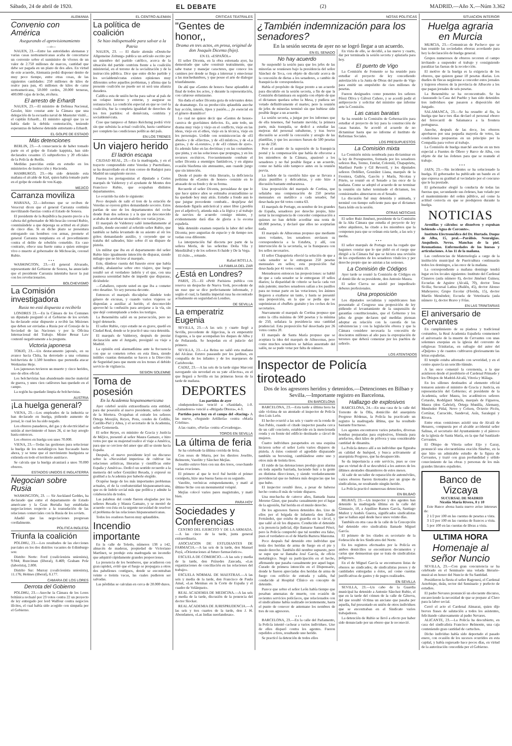Sábado, 24 de abril de 1920. EL DEBATE (2) MADRID.—Año X.—Núm 3.362
ALEMANIA
Convenio con América
Asegurando el aprovisionamiento
—o—
NAUEN, 23.—Entre las autoridades alemanas y varias casas norteamericanas acaba de concertarse un convenio sobre el suministro de víveres de un valor de 2.750 millones de marcos, cantidad que debe ser pagada en un plazo de dos años. En virtud de este acuerdo, Alemania podrá disponer dentro de muy poco tiempo, entre otras cosas, de las siguientes cantidades: 250 millones de kilos de realce para pan, 45 millones de kilos de carne norteamericana, 50.000 cerdos, 20.000 terneras, 400.000 cajas de leche, etcétera.
El arresto de Erhardt
NAUEN, 23.—El ministro de Defensa Nacional, Gessler, hizo constar ante la Cámara que una delegación de la escuadra naval de Muenster visitó... el capitán Erhardt... El ministro agregó que ya se había dado la debida contestación, teniendo esperanzas de haberse detenido entretanto a Erhardt.
EL GOLPE DE ESTADO
Más detenciones
BERLIN, 23.—A consecuencia de haber tomado parte en el golpe de Estado kappista, han sido declarados cesantes 15 subprefectos y 20 oficiales de la Policía de Berlín.
Medidas parecidas están en estudio en los ministerios de Instrucción y Hacienda.
HAMBURGO, 23.—Ha sido detenido esta mañana el alcalde de Kiel, quien había tomado parte en el golpe de estado de von Kapp.
MEJICO
Carranza moviliza
HABANA, 22.—Informes que se reciben de Veracruz dicen que el general Carranza continúa movilizando fuerzas contra el Estado de Sonora.
El presidente de la República ha puesto precio a la cabeza del gobernador de Michoacán coronel Rubio, conminándole a que deponga su actitud en el plazo de cinco días. Si en dicho plazo se presentara entregando sus hombres con armas, promete el general Carranza templanza en el procedimiento contra el delito de rebelión cometido. En caso contrario, ofrece una fuerte suma a quien entregue vivo o muerto al gobernador de Michoacán, coronel Rubio.
• • •
WASHINGTON, 23.—El general Alvarado, representante del Gobierno de Sonora, ha anunciado que el presidente Carranza intentaba hacer la paz con los revolucionarios.
BOLCHEVISMO
La Comisión investigadora
Rusia no está dispuesta a recibirla
LONDRES 23.—En la Cámara de los Comunes un diputado preguntó si el Gobierno de los soviets ha declarado estar dispuesto a recibir las Misiones que deben ser enviadas a Rusia por el Consejo de la Sociedad de las Naciones y por la Oficina Internacional del Trabajo. Mister Bonar Law contestó negativamente a la pregunta.
Victoria japonesa
TOKIO, 23.—Un destacamento japonés, en su avance hacia Chita, ha derrotado a una columna bolchevista de 1.500 hombres que pretendía atacar Werkneine Hoje.
Los japoneses tuvieron un muerto y cinco heridos, uno de ellos oficial.
Los bolchevistas han abandonado mucho material de guerra, y unos cien cadáveres han quedado en el campo.
La región ha quedado limpia de bolchevistas.
AUSTRIA
¡La huelga general?
VIENA, 23.—Los empleados de la industria se han declarado en huelga, pidiendo aumento de jornal, lo cual les ha sido negado.
Los obreros panaderos, del gas y de electricidad se unirán al movimiento el lunes 26, si no hay arreglo hasta entonces.
Los obreros en huelga son unos 70.000.
VIENA, 23.—Todas las gestiones para solucionar la huelga de los metalúrgicos han fracasado hasta ahora, y se teme que el movimiento huelguista se extienda en todo el territorio austriaco.
Se calcula que la huelga alcanzará a unos 70.000 obreros.
ESTADOS UNIDOS E INGLATERRA
Negocian sobre Rusia
WASHINGTON, 23. — Sir Auckland Geddes, ha declarado que entre el departamento de Estado americano y la Gran Bretaña hay entabladas negociaciones respecto a la reanudación de las relaciones comerciales con la Rusia de los soviets.
Añadió que las negociaciones progresan cordialmente.
POLITICA INGLESA
Triunfa la coalición
POLDHU, 23.—Los resultados de las elecciones parciales en los dos distritos vacantes de Edimburgo son:
Distrito Norte: Ford (coalicionista unionista), 9.944; Runciman (liberal), 8.469; Graham Pole (laborista), 2.808.
Distrito Sur: Murray (coalicionista unionista), 11.176; Holmes (liberal), 8.177.
CAMARA DE LOS LORES
Derrota del Gobierno
POLDHU, 23.—Anoche la Cámara de los Lores británica rechazó por 23 votos contra 22 un proyecto de ley entregado por lord Walfour contra negocios ilícitos, el cual había sido acogido con simpatía por el Gobierno.
EL CENTRO ALEMAN
La política de coalición
Se hizo indispensable para salvar a la Patria
NAUEN, 23. — El diario alemán «Deutsche Allgemeine Zeitung» publica un artículo escrito por un miembro del partido católico, acerca de la situación del partido centrista frente a la coalición ministerial, en el terreno de la socialización y de la instrucción pública. Dice que entre dicho partido y los socialdemócratas existen opiniones muy diferentes sobre aquellos problemas, y afirma que la presente coalición no puede ser ni será una alianza duradera.
Califica esta de unión hecha para salvar al país de un colapso interno y externo, y asegurar su restauración. La condición especial en que se creó la coalición, fue la completa igualdad de derechos de los tres partidos: el demócrata, centrista y socialdemócrata.
Cree que tampoco el futuro Reichstag podrá vivir sin que subsista la actual coalición, hasta cambiarse por completo las condiciones políticas del país.
EN LOS TRENES
Un viajero herido
El ladrón escapa
CIUDAD REAL, 23.—En la madrugada, y en el trayecto comprendido entre Veredas y Puertollano, se ha desarrollado en el tren correo de Badajoz para Madrid un sangriento suceso.
Fueron los protagonistas el diputado a Cortes marqués de Valderrey y el ayudante de Montes don Francisco Rubio, que ocupaban distintos departamentos.
Lo ocurrido ha sido lo siguiente:
Poco después de salir el tren de la estación de Veredas se oyeron gritos demandando socorro. Estos partían de uno de los departamentos del coche donde iban dos señoras y a la que un desconocido acababa de arrebatar un maletín con varias joyas.
El marqués de Valderrey salió inmediatamente al pasillo, donde encontró al referido señor Rubio, que también se había levantado de su asiento al oír los gritos demandando auxilio, y creyendo que se trataba del salteador, hizo sobre él un disparo de pistola.
Un militar que iba en el departamento del señor Rubio hizo igualmente intención de disparar, siendo milagro que no hiciese al marqués.
Este, dándose cuenta del funesto error que había sufrido, abalanzóse sobre otro viajero, que luego resultó ser el verdadero ladrón y el que, con una pasmosa serenidad hubo de impedir que disparase, diciéndole:
—Caballero, reporte usted en que iba a cometer otro desatino. Yo soy persona decente.
Entonces el marqués disculpóse dándole todo género de excusas, y cuando varios viajeros se disponían a auxiliar al herido, el desconocido aprovechó la confusión para arrojarse a la vía, sin que dejé contemplando a todos los testigos.
La Benemérita salió en su persecución, pero no logró detenerle.
El señor Rubio, cuyo estado no es grave, quedó en Ciudad Real, donde se le practicó una cura detenida.
El marqués de Valderrey, después de prestar declaración ante el Juzgado, prosiguió su viaje a Madrid.
La opinión está alarmadísima ante la frecuencia con que se cometen robos en esta línea, siendo inútiles cuantas demandas se hacen a la Dirección de Seguridad para que mente en los trenes el debido servicio de vigilancia.
SESION SOLEMNE
Toma de posesión
En la Academia hispanoamericana
Ayer celebró sesión extraordinaria esta entidad, para dar posesión al nuevo presidente, señor conde de la Mortera. Ocupaban el estrado los señores Ortega Morejón, Reyes, Pons, condes de Cedillo, Castillo-Piel y Altea, y el secretario de la Academia, señor Gomoneda.
El señor Reyes, ex ministro de Gracia y Justicia de Méjico, presentó al señor Maura Gamazo, e hizo votos por que su majestad realice el viaje a América, para que se cerciore del amor que allí se siente hacia España.
Después, el nuevo presidente leyó un discurso sobre la «Necesidad imperiosa de cultivar las relaciones artísticas, literarias y científicas entre España y América». Dedicó un sentido recuerdo a la memoria del señor González Besada, y expresó su gratitud a la Academia por haberle elegido.
Ocupóse luego de los más importantes problemas actuales, el de la confraternidad hispanoamericana, que es de índole social más que política y admite la colaboración de todos.
Las palabras del conde fueron elogiadas por los señores Besada y Maura Gamazo, y se mostró de acuerdo con ésta en la urgente necesidad de resolver el problema de las relaciones hispanoamericanas.
Todos los oradores fueron muy aplaudidos.
Incendio importante
En la calle de Toledo, números 138 a 142, almacén de maderas, propiedad de Victoriano Martínez, se produjo esta madrugada un incendio que adquirió rápidamente grandes proporciones.
La presencia de los bomberos, que acudieron con gran rapidez, evitó que el fuego se propagara a otros dos pabellones contiguos, donde se encontraban veinte o treinta vacas, las cuales pudieron ser salvadas.
Las pérdidas se calculan en cerca de 20.000 duros.
CRITICAS TEATRALES
"Gentes de honor,,
Drama en tres actos, en prosa, original de don Joaquín Dicenta (hijo).
EN EL «ESPAÑOL»
El señor Dicenta, en la obra estrenada ayer, ha demostrado que sabe construir teatralmente, que sabe trazar y manejar caracteres, que conoce los caminos por donde se llega a interesar y emocionar a las muchedumbres, y que posee el arte de dialogar triunfalmente.
De ahí que «Gentes de honor» fuese aplaudido al final de todos los actos, y durante la representación, con caluroso entusiasmo.
Sin duda el señor Dicenta goza de relevantes dotes de dramaturgo. En su producción aplaudida anoche hay acción, interés, tipos y pasión...; ¡lo esencial en el género dramático!
Lo cual no quiere decir que «Gentes de honor» carezca de gravísimos defectos. Es, ante todo, un drama muy viejo y viejo en el conflicto, viejo en las ideas, viejo en el ethos, viejo en la técnica, viejo en los personajes. Urdido con reminiscencias de «El abuelo» y de «Electra», y de «El místico», y de «La garra», y de «Lorenzo», y de «El crimen de ayer». Es además falso en las doctrinas y en las costumbres que pinta, y en las soluciones que propugna, y en los recursos escénicos. Frecuentemente combate el señor Dicenta a enemigos fantásticos, y en alguna ocasión blasfema sin atenuantes, aun cuando juzgo que sin intención.
Desde el punto de vista literario, la deficiencia potísima de «Gentes de honor» consiste en lo atrasado de su fondo y de su forma.
Recuerde el señor Dicenta, persuádase de que lo que hace quince años se estimaba avanzadísimo se ha quedado hoy muy atrás. Estudie a fondo aun lo que juzgue procedente combatir... despójese del demodado figurín anticlerical y amor libre (¡perdón por el adjetivo!), atiendа más a la lógica y al trabajo de nervios de acuerdo consigo mismo, y evidentemente dará días de gloria a la escena española.
Más detenido examen requería la labor del señor Dicenta; pero angustias de espacio y de tiempo nos vedan cosa diferente.
La interpretación fué discreta por parte de la señora Morla, de las señoritas Doña Vila y Mendizábal y de los señores Echaide y De la Vega.
El éxito..., rotundo.
Rafael ROTLLA.
LA FAMILIA DEL ZAR
¿Está en Londres?
PARIS, 23.—El «Petit Parisien» publica con reserva un despacho de Nueva York, procedente de un ruso que se dice perfectamente informado, y según el cual, la familia imperial rusa ha encontrado actualmente en seguridad en Londres.
DE SEVILLA
La emperatriz Eugenia
SEVILLA, 23.—A las seis y cuarto llegó a Sevilla, procedente de Algeciras, la ex emperatriz Eugenia, a la que acompañan los duques de Alba y de Peñaranda. Se hospedan en el palacio del primero.
SEVILLA, 23.—La Reina no salió esta mañana del Alcázar. Estuvo paseando por los jardines, en compañía de los infantes y de los marqueses de Carisbrooke.
CADIZ, 23.—A las seis de la tarde sigue Marconi navegando sin novedad en su yate «Electra», en el que llegará a Sevilla en las primeras horas de la tarde de mañana.
DEPORTES
Los partidos de ayer
«Independencia» venció a «Sanidad», 1-0. «Zamadores» venció a «Brigada Obrera», 4-3.
Partidos para hoy en el campo del «Racing» A las nueve, «Segundo Artillería» contra «María Cristina».
A las cuatro, «Pavía» contra «Covadonga».
TOROS EN SEVILLA
La última de feria
Se ha celebrado la última corrida de feria.
Con reses de Murra, por los diestros Joselito, Belmonte, Varelito y Sánchez Mejías.
Joselito estuvo bien con sus dos toros, cosechando varias ovaciones.
El primero al que le tocó fué herido el primer cornúpeta, hizo una buena faena en su segundo.
Varelito, verónicas estupendamente, y mató al último bicho con un monumental volapié.
Mejías colocó varios pares magistrales, y mató bien.
PARA HOY
Sociedades y Conferencias
CENTRO DEL EJERCITO Y DE LA ARMADA.—A las cinco de la tarde, junta general extraordinaria.
ASOCIACION DE ESTUDIANTES DE FARMACIA.—A las seis de la tarde, don Manuel Payá, «Orientaciones al futuro farmacéutico».
ESCUELA DE COMERCIO.—A las seis y media de la tarde, don Práxedes Zancada, «Las organizaciones de conciliación en las relaciones del trabajo».
ESCUELA NORMAL DE MAESTRAS.—A las seis y media de la tarde, don Francisco de Paula Amat, «Las Meninas en la Corte de España y el cuadro de Velázquez».
REAL ACADEMIA DE MEDICINA.—A las seis y media de la tarde, discusión de la ponencia del doctor Slocker.
REAL ACADEMIA DE JURISPRUDENCIA.—A las seis y tres cuartos de la tarde, don J. H. Abendamon, «Las Indias neerlandesas».
NOTAS POLITICAS
¿También indemnización para los senadores?
En la sesión secreta de ayer no se logró llegar a un acuerdo.
EN EL SENADO
No hay acuerdo
Se suspendió la sesión para que los jefes de las minorías se reuniesen bajo la presidencia del señor Sánchez de Toca, con objeto de discutir acerca de la concesión de dietas a los senadores, a cambio de franquicia de correspondencia.
Había el propósito de llegar pronto a un acuerdo para discutirlo en la sesión secreta, a fin de que la Comisión dictaminara en seguida con objeto de que el dictamen quedara sobre la Mesa, y pudiera ser votado definitivamente el martes; pero la reunión de jefes de minorías terminó sin que hubiese sido posible llegar a un acuerdo.
La sesión secreta, a juzgar por los informes que de ella tenemos, fué bastante movida; la primera parte, más tranquila, se dedicó a estudiar las mejoras del personal subalterno, y tras breve discusión se acordó la concesión y arreglo de las plantillas, y que los ascensos fuesen de 500 pesetas y no de 250.
Pero el asunto de la supresión de la franquicia postal y la compensación que había de ofrecerse a los miembros de la Cámara, apasionó a los senadores y no fué posible llegar a un acuerdo, como no había sido tampoco antes en la reunión previa.
La índole de la cuestión hizo que se llevara a plaza puntillos y delicadezas, y esto hizo a discusión bastante embarazosa.
Una proposición del marqués de Cortina, que señalaba una compensación de 250 pesetas mensuales en metálico a cada senador, fué desechada por 64 votos contra 63.
El marqués de Portago, en nombre de los grandes de España, senadores por derecho propio, hizo notar la incongruencia de conceder compensación a quienes no han debido acreditar una renta de 60.000 pesetas, y declaró que ellos no aceptarían nada.
El marqués de Alhucemas propuso que mediante unos volantes, los senadores enviasen su correspondencia a la Estafeta, y allí, con intervención de la secretaría, se la franqueara con los sellos necesarios.
El señor Chapaprieta ofreció la solución de que a cada senador se le entregaran 250 pesetas mensuales en sellos; esta proposición fué desechada por 41 votos contra 18.
Menudearon entonces las proposiciones: se habló de que a cada senador se le entregaran 10 sellos diarios; la disparidad de criterio se hacía cada vez más patente; muchos senadores salían a los pasillos para no tomar parte en las votaciones; los ánimos llegaron a exaltarse un tanto, y hasta se presentó una proposición, en la que se pedía que se suprimieran el «buffet» gratuito y los coches de los secretarios.
Nuevamente el marqués de Cortina propuso que entre la cifra máxima de 500 pesetas y la mínima de 250, señalara la presidencia una cantidad prudencial. Esta proposición fué desechada por 26 votos contra 20.
El marqués de Santa María propuso que se aceptara la idea del marqués de Alhucemas, pero como muchos senadores se habían ausentado del salón, no se pudo votar por falta de número.
En vista de ello, se decidió, a las nueve y cuarto, dar por terminada la sesión secreta y aplazarla para hoy.
El puerto de Vigo
La Comisión de Fomento se ha reunido para estudiar el proyecto de ley concediendo autorización a la Junta de Obras del puerto de Vigo para emitir un empréstito de cien millones de pesetas.
Fueron designados como ponentes los señores Pérez Oliva y Gálvez Cañero, y se acordó pedir el antiproyecto y solicitar del ministro que informe ante la Comisión.
Las casas baratas
Se ha reunido la Comisión de Gobernación para estudiar el proyecto de ley para la construcción de casas baratas. Se acordó el acuerdo de no dictaminar hasta que no informe el Instituto de Reformas Sociales.
LOS PRESUPUESTOS
La Comisión mixta
La Comisión mixta nombrada para dictaminar en la ley de Presupuestos, formada por los senadores señores Bas, Tormo, Estelat, Colorniú, Chapaprieta, Martínez Pardo y Gil Beverril, y los diputados señores Ordóñez, González Llana, marqués de la Frontera, Gullón, Gascón y Marín, Nicolau y Prieto, se reunió en el Senado a las once de la mañana. Como se adoptó el acuerdo de no terminar la reunión sin haber terminado el dictamen, los comisionados almorzaron en el Senado.
La discusión fué muy detenida y animada, y terminó con tiempo suficiente para que el dictamen fuera leído en la sesión.
OTRAS NOTICIAS
El señor Ruiz Jiménez, presidente de la Comisión de la Alta Cámara que estudia el proyecto de ley sobre alquileres, ha citado a los miembros que la componen para que se reúnan esta tarde, a las seis y media.
• • •
El señor marqués de Portago nos ha rogado que hagamos constar que lo que pidió en el ruego que dirigió a la Cámara fué que se hiciera una revisión de los expedientes de los senadores vitalicios y por derecho propio que no asistan a las sesiones.
La Comisión de Códigos
Ayer tarde se reunió la Comisión de Códigos en el domicilio de su presidente, don Antonio Maura.
El señor Cierva no asistió por impedírselo deberes profesionales.
Una proposición
Los diputados socialistas y republicanos han presentado al Congreso una proposición de ley pidiendo el levantamiento de la suspensión de garantías constitucionales, que el Gobierno y los jefes de grupo declaren qué medidas piensan adoptar en relación con la carestía de las subsistencias y con la legislación obrera y que la Cámara considere necesaria la concesión de doscientos millones al año para la expropiación de terrenos que deberá comenzar por los pueblos de señorío.
LOS ATENTADOS
Inspector de Policía tiroteado
Dos de los agresores heridos y detenidos.—Detenciones en Bilbao y Sevilla.—Importante registro en Barcelona.
EN BARCELONA
BARCELONA, 23.—Esta tarde a última hora ha sido víctima de un atentado el inspector de Policía don Luis León.
El hecho ocurrió a las seis y cuarto en la ronda de San Pablo, cuando el citado inspector pasaba cerca de un café concierto, establecido en la mencionada ronda y en frente del edificio destinado a cárcel de mujeres.
Cuatro individuos parapetados en una esquina hicieron sobre el señor León varios disparos de pistola. A éstos contestó el agredido disparando también su browning, cambiándose entre uno y otros más de treinta tiros.
El ruido de las detonaciones produjo gran alarma en toda aquella barriada, haciendo huir a la gente en distintas direcciones, y siendo verdaderamente providencial que no hubiera más desgracias que las que hubo.
El inspector resultó ileso, a pesar de haberse hecho contra él más de veinte disparos.
Una muchacha de catorce años, llamada Juana Moreno Giner, que pasaba casualmente por el lugar de la agresión, fué herida en el muslo derecho.
De los agresores fueron detenidos dos. Uno de ellos por el brigada de Infantería don Eladio Fernández, que estaba de guardia en la cárcel, y que salió al oír los disparos. Conducido el detenido a la presencia judicial, dijo llamarse Samuel Pérez; pero la Policía comprobó que tal nombre era falso, pues el verdadero es el de Martín Barrera Maresma.
Poco después fué detenido otro individuo que tenía dos heridas de arma de fuego en el pie y muslo derecho. También dió nombre supuesto, pero se supo que se llamaba José García, de oficio metalúrgico. Negó su participación en el hecho, afirmando que pasaba casualmente por aquel lugar. Curado de primera intención en el Dispensario, donde le fueron apreciadas dos heridas de arma de fuego con orificio de entrada y salida, fué conducido al Hospital Clínico en concepto de detenido.
Parece que sobre el señor León había tiempo que pesaban amenazas de muerte, con ocasión de recientes servicios policíacos, que relacionados con el sindicalismo había realizado recientemente, hasta el punto de conocer de antemano los nombres de tres de sus agresores.
• • •
BARCELONA, 23.—En la calle del Parlamento, la Policía intentó cachear a varios individuos. Uno de ellos disparó contra los agentes. Fueron repelidos a tiros, resultando uno herido.
Se practicó la detención de todos ellos
Hallazgo de explosivos
BARCELONA, 24.—En una casa de la calle del Torrente de la Olla, domicilio del anarquista Progreso Ródenas, la Policía ha practicado un registro la madrugada última, que ha resultado bastante fructuoso.
Los agentes encontraron varios petardos, diversas bombas preparadas para explosivos, fórmula para artefactos, diez kilos de pólvora y una considerable cantidad de dinamita.
La Policía detuvo allí a un individuo que figuraba en calidad de huésped, y busca activamente al anarquista Progreso, que ha desaparecido.
Se da importancia a este servicio, pues se cree que en virtud de él se descubrirá a los autores de los últimos atentados dinamiteros de estos meses.
Al salir de un taller de reparación de automóviles, varios obreros fueron tiroteados por un grupo de sindicalistas, no resultando ningún herido.
La Policía practicó numerosas detenciones.
EN BILBAO
BILBAO, 23.—Un inspector y dos agentes han detenido la madrugada última en la calle del Gimnasio, 10, a Aquilino Ramos García, Santiago Muñoz y Andrés Guerra, significados sindicalistas que se hallan aquí desde hace unos veinte días.
También en otra casa de la calle de la Concepción fué detenido otro sindicalista llamado Miguel García.
El primero de los citados es secretario de la Federación de los Sindicatos del Norte.
En los registros efectuados por la Policía en ambos domicilios se encontraron documentos y cartas que demuestran que se trata de sindicalistas peligrosos.
En el de Miguel García se encontraron listas de obreros no sindicados; de sindicalistas presos y de cantidades entregadas a éstos, así como cuentas justificativas de gastos y de pagos realizados.
EN SEVILLA
SEVILLA, 23.—Un cabo de la Guardia municipal ha detenido a Antonio Sánchez Rubio, el que en la tarde del crimen de la calle de Génova, del que resultó víctima un anciano que pasaba por aquella, fué presentado en unión de otros individuos que se encontraban en el Sindicato varios trabajadores.
La detención de Rubio se llevó a efecto por haber sido denunciado por un obrero que le reconoció.
SITUACION INTERIOR
Huelga agraria en Murcia
MURCIA, 23.—Comunican de Pacheco que se han reunido las sociedades obreras acordando para hoy la declaración de huelga general.
Grupos numerosos de obreros recorren el campo invitando a suspender el trabajo y consiguiendo paralizar las faenas de la recolección.
El motivo de la huelga es la exigencia de los obreros, que quieren ganar 10 pesetas diarias. Los dueños de fincas negáronse a conceder estos jornales y trajeron obreros de la provincia de Albacete a los que pagan jornales de seis pesetas.
La Benemérita se ha reconcentrado. Se ha clausurado la Casa del Pueblo y han sido detenidos tres individuos que pasaron a disposición del Juzgado.
SALAMANCA, 23.—Se ha resuelto al fin, la huelga que hace tres días declaró el personal obrero del ferrocarril de Salamanca a la frontera portuguesa.
Anoche, después de las doce, los obreros aprobaron por una pequeña mayoría de votos, las condiciones propuestas en un principio por la Compañía para volver al trabajo.
La Comisión de huelga marchó anoche en un tren especial a Fuentes de Oñoro y Barco de Alba, con objeto de dar las órdenes para que se reanude el trabajo.
• • •
JAEN, 23.—Sin incidentes se ha solucionado la huelga. El gobernador ha publicado un bando en el que expresa su gratitud al vecindario por el concurso que le ha prestado.
El gobernador elogió la conducta de todas las fuerzas que, secundando sus órdenes, han velado por el mantenimiento del orden público, así como la actitud correcta en que se produjeron durante la huelga.
NOTICIAS
Arenillas y cálculos: se disuelven y expulsan bebiendo «Agua de Corconte».
Instituto Electromédico del Dr. Hurtado. Duque de Alba, 15, pral.—Parálisis. Neuralgias. Anquilosis. Nevus. Manchas de la piel. Reumatismo. Enfermedades de los huesos y articulaciones. A las 11 de la mañana.
Las conferencias de Maternología a cargo de la institución municipal de Puericultura continuarán todos los domingos, a las once de la mañana.
La correspondiente a mañana domingo tendrá lugar en los locales siguientes: Instituto del Cardenal Cisneros (aula número 8), doctor Jiménez Guinea; Escuelas de Aguirre (Alcalá, 70), doctor Tena Sicilia; Sucursal Latina (Bailén, 45), doctor Alonso Muñoyerro; Grupo Escolar (Florida, 15), doctor Martín Menéndez; Escuela de Veterinaria (aula número 1), doctor Bravo y Frías.
EN LAS TRINITARIAS
El aniversario de Cervantes
En cumplimiento de su piadosa y tradicional costumbre, la Real Academia Española conmemoró el aniversario de la muerte de Cervantes con unas solemnes exequias en la iglesia del convento de religiosas Trinitarias, en sufragio del autor del «Quijote» y de cuantos cultivaron gloriosamente las letras españolas.
El templo estaba adornado con severidad, y en el centro aparecía un sencillo túmulo.
A las once comenzó la ceremonia, a la que asistieron desde el presbiterio el Cardenal Primado y los Obispos de Madrid-Alcalá, Vitoria y Málaga.
En los sillones destinados al elemento oficial tomaron asiento el ministro de Gracia y Justicia, en representación del Gobierno; el presidente de la Academia, señor Maura, los académicos señores Cotarelo, Rodríguez Marín, marqués de Figueroa, Maura (don Gabriel), Ortega Munilla, Alemany, Menéndez Pidal, Novo y Colson, Octavio Picón, Cortázar, Carracido, Sandoval, Asín, Saralegui y Rivera.
Entre otras comisiones asistió una de Alcalá de Henares, compuesta por el alcalde accidental señor Salinas, el secretario del Ayuntamiento y el párroco de la iglesia de Santa María, en la que fué bautizado Cervantes.
El Obispo de Vitoria señor Eijo y Garay, pronunció una elocuentísima oración fúnebre, en la que hizo un admirable estudio de la figura de Cervantes, y trazó con gran profundidad y sólido conocimiento de las obras y personas de los más grandes literatos españoles.
Banco de Vizcaya
SUCURSAL DE MADRID
Nicolás María Rivero, 8 y 10
Este Banco abona hasta nuevo aviso intereses de:
2 1/2 por 100 en las cuentas de pesetas a vista.
3 1/2 por 100 en las cuentas de francos a vista.
5 por 100 en las cuentas de libras a vista.
ULTIMA HORA
Homenaje al señor Nuncio
SEVILLA, 23.—Con gran concurrencia se ha celebrado en el Seminario una velada literario-musical en honor del Nuncio de Su Santidad.
Presidieron la fiesta el señor Ragonesi, el Cardenal Arzobispo, deán, rector del Seminario y prefecto de estudios.
El padre Nevares pronunció un elocuente discurso, encareciendo la necesidad de que se prepare al Clero para la labor social.
Cerró el acto el Cardenal Almaraz, quien dijo breves frases de salutación a todos los asistentes, felicitando calurosamente al padre Nevares.
ALICANTE, 23.—La Policía ha descubierto, en casa del sindicalista Francisco Belmonte, una caja conteniendo gran cantidad de cartuchos.
Dicho individuo había sido deportado el pasado enero, con ocasión de los sucesos ocurridos en esta capital, y había regresado hace pocos días, en virtud de la autorización concedida por el Gobierno.